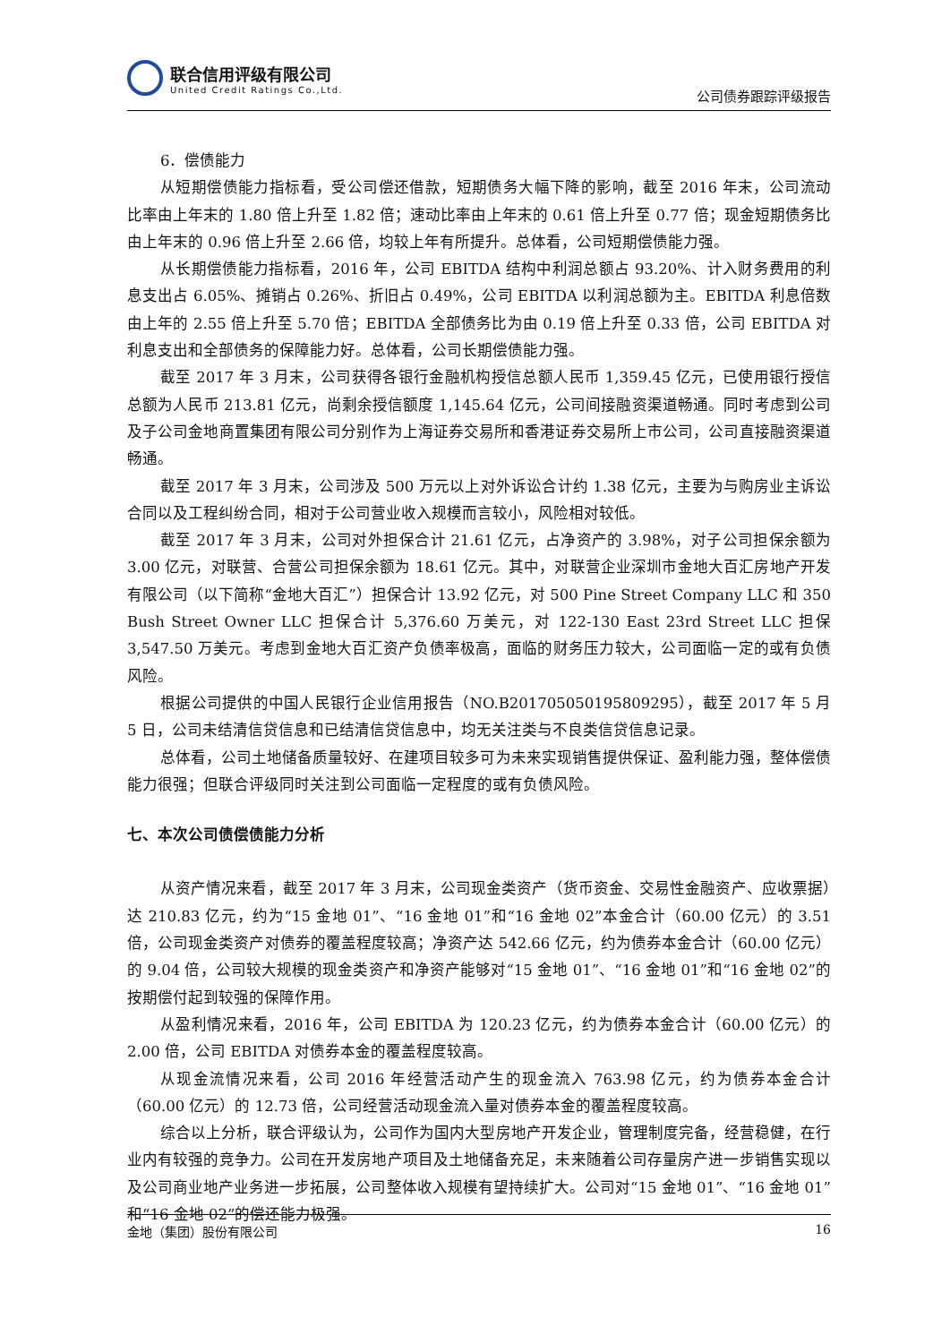联合信用评级有限公司
United Credit Ratings Co.,Ltd.
公司债券跟踪评级报告
6．偿债能力
从短期偿债能力指标看，受公司偿还借款，短期债务大幅下降的影响，截至 2016 年末，公司流动比率由上年末的 1.80 倍上升至 1.82 倍；速动比率由上年末的 0.61 倍上升至 0.77 倍；现金短期债务比由上年末的 0.96 倍上升至 2.66 倍，均较上年有所提升。总体看，公司短期偿债能力强。
从长期偿债能力指标看，2016 年，公司 EBITDA 结构中利润总额占 93.20%、计入财务费用的利息支出占 6.05%、摊销占 0.26%、折旧占 0.49%，公司 EBITDA 以利润总额为主。EBITDA 利息倍数由上年的 2.55 倍上升至 5.70 倍；EBITDA 全部债务比为由 0.19 倍上升至 0.33 倍，公司 EBITDA 对利息支出和全部债务的保障能力好。总体看，公司长期偿债能力强。
截至 2017 年 3 月末，公司获得各银行金融机构授信总额人民币 1,359.45 亿元，已使用银行授信总额为人民币 213.81 亿元，尚剩余授信额度 1,145.64 亿元，公司间接融资渠道畅通。同时考虑到公司及子公司金地商置集团有限公司分别作为上海证券交易所和香港证券交易所上市公司，公司直接融资渠道畅通。
截至 2017 年 3 月末，公司涉及 500 万元以上对外诉讼合计约 1.38 亿元，主要为与购房业主诉讼合同以及工程纠纷合同，相对于公司营业收入规模而言较小，风险相对较低。
截至 2017 年 3 月末，公司对外担保合计 21.61 亿元，占净资产的 3.98%，对子公司担保余额为 3.00 亿元，对联营、合营公司担保余额为 18.61 亿元。其中，对联营企业深圳市金地大百汇房地产开发有限公司（以下简称“金地大百汇”）担保合计 13.92 亿元，对 500 Pine Street Company LLC 和 350 Bush Street Owner LLC 担保合计 5,376.60 万美元，对 122-130 East 23rd Street LLC 担保 3,547.50 万美元。考虑到金地大百汇资产负债率极高，面临的财务压力较大，公司面临一定的或有负债风险。
根据公司提供的中国人民银行企业信用报告（NO.B201705050195809295），截至 2017 年 5 月 5 日，公司未结清信贷信息和已结清信贷信息中，均无关注类与不良类信贷信息记录。
总体看，公司土地储备质量较好、在建项目较多可为未来实现销售提供保证、盈利能力强，整体偿债能力很强；但联合评级同时关注到公司面临一定程度的或有负债风险。
七、本次公司债偿债能力分析
从资产情况来看，截至 2017 年 3 月末，公司现金类资产（货币资金、交易性金融资产、应收票据）达 210.83 亿元，约为“15 金地 01”、“16 金地 01”和“16 金地 02”本金合计（60.00 亿元）的 3.51 倍，公司现金类资产对债券的覆盖程度较高；净资产达 542.66 亿元，约为债券本金合计（60.00 亿元）的 9.04 倍，公司较大规模的现金类资产和净资产能够对“15 金地 01”、“16 金地 01”和“16 金地 02”的按期偿付起到较强的保障作用。
从盈利情况来看，2016 年，公司 EBITDA 为 120.23 亿元，约为债券本金合计（60.00 亿元）的 2.00 倍，公司 EBITDA 对债券本金的覆盖程度较高。
从现金流情况来看，公司 2016 年经营活动产生的现金流入 763.98 亿元，约为债券本金合计（60.00 亿元）的 12.73 倍，公司经营活动现金流入量对债券本金的覆盖程度较高。
综合以上分析，联合评级认为，公司作为国内大型房地产开发企业，管理制度完备，经营稳健，在行业内有较强的竞争力。公司在开发房地产项目及土地储备充足，未来随着公司存量房产进一步销售实现以及公司商业地产业务进一步拓展，公司整体收入规模有望持续扩大。公司对“15 金地 01”、“16 金地 01”和“16 金地 02”的偿还能力极强。
金地（集团）股份有限公司 16